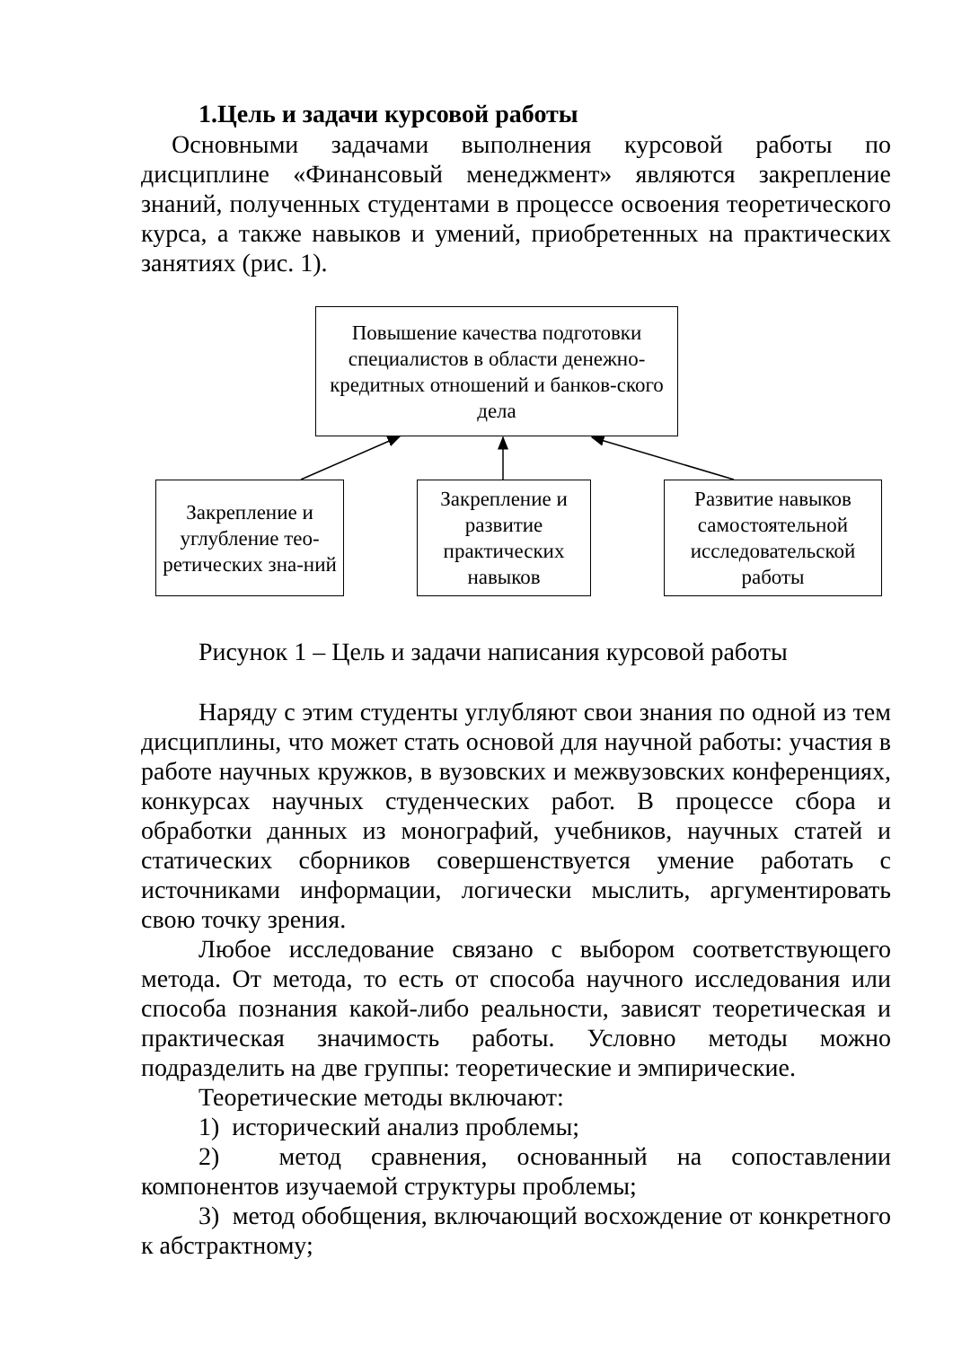1.Цель и задачи курсовой работы
Основными задачами выполнения курсовой работы по дисциплине «Финансовый менеджмент» являются закрепление знаний, полученных студентами в процессе освоения теоретического курса, а также навыков и умений, приобретенных на практических занятиях (рис. 1).
Повышение качества подготовки специалистов в области денежно-кредитных отношений и банков-ского дела
Закрепление и углубление тео-ретических зна-ний
Закрепление и развитие практических навыков
Развитие навыков самостоятельной исследовательской работы
Рисунок 1 – Цель и задачи написания курсовой работы
Наряду с этим студенты углубляют свои знания по одной из тем дисциплины, что может стать основой для научной работы: участия в работе научных кружков, в вузовских и межвузовских конференциях, конкурсах научных студенческих работ. В процессе сбора и обработки данных из монографий, учебников, научных статей и статических сборников совершенствуется умение работать с источниками информации, логически мыслить, аргументировать свою точку зрения.
Любое исследование связано с выбором соответствующего метода. От метода, то есть от способа научного исследования или способа познания какой-либо реальности, зависят теоретическая и практическая значимость работы. Условно методы можно подразделить на две группы: теоретические и эмпирические.
Теоретические методы включают:
1) исторический анализ проблемы;
2) метод сравнения, основанный на сопоставлении компонентов изучаемой структуры проблемы;
3) метод обобщения, включающий восхождение от конкретного к абстрактному;